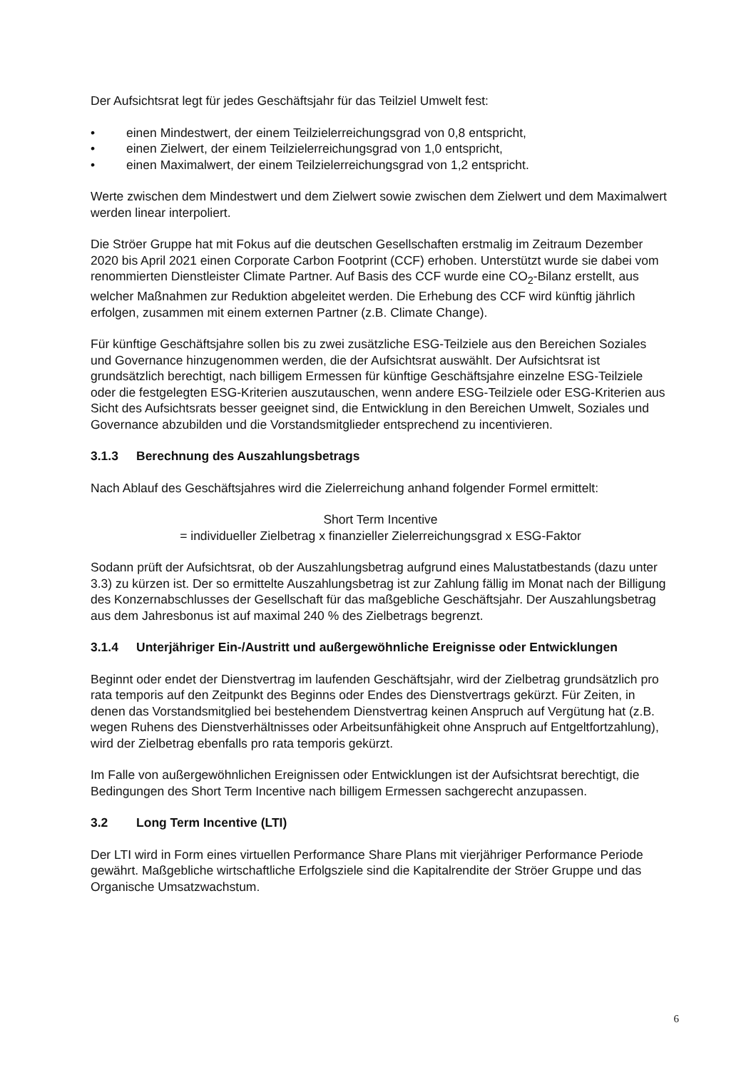Der Aufsichtsrat legt für jedes Geschäftsjahr für das Teilziel Umwelt fest:
• einen Mindestwert, der einem Teilzielerreichungsgrad von 0,8 entspricht,
• einen Zielwert, der einem Teilzielerreichungsgrad von 1,0 entspricht,
• einen Maximalwert, der einem Teilzielerreichungsgrad von 1,2 entspricht.
Werte zwischen dem Mindestwert und dem Zielwert sowie zwischen dem Zielwert und dem Maximalwert werden linear interpoliert.
Die Ströer Gruppe hat mit Fokus auf die deutschen Gesellschaften erstmalig im Zeitraum Dezember 2020 bis April 2021 einen Corporate Carbon Footprint (CCF) erhoben. Unterstützt wurde sie dabei vom renommierten Dienstleister Climate Partner. Auf Basis des CCF wurde eine CO<sub>2</sub>-Bilanz erstellt, aus welcher Maßnahmen zur Reduktion abgeleitet werden. Die Erhebung des CCF wird künftig jährlich erfolgen, zusammen mit einem externen Partner (z.B. Climate Change).
Für künftige Geschäftsjahre sollen bis zu zwei zusätzliche ESG-Teilziele aus den Bereichen Soziales und Governance hinzugenommen werden, die der Aufsichtsrat auswählt. Der Aufsichtsrat ist grundsätzlich berechtigt, nach billigem Ermessen für künftige Geschäftsjahre einzelne ESG-Teilziele oder die festgelegten ESG-Kriterien auszutauschen, wenn andere ESG-Teilziele oder ESG-Kriterien aus Sicht des Aufsichtsrats besser geeignet sind, die Entwicklung in den Bereichen Umwelt, Soziales und Governance abzubilden und die Vorstandsmitglieder entsprechend zu incentivieren.
3.1.3 Berechnung des Auszahlungsbetrags
Nach Ablauf des Geschäftsjahres wird die Zielerreichung anhand folgender Formel ermittelt:
Short Term Incentive
= individueller Zielbetrag x finanzieller Zielerreichungsgrad x ESG-Faktor
Sodann prüft der Aufsichtsrat, ob der Auszahlungsbetrag aufgrund eines Malustatbestands (dazu unter 3.3) zu kürzen ist. Der so ermittelte Auszahlungsbetrag ist zur Zahlung fällig im Monat nach der Billigung des Konzernabschlusses der Gesellschaft für das maßgebliche Geschäftsjahr. Der Auszahlungsbetrag aus dem Jahresbonus ist auf maximal 240 % des Zielbetrags begrenzt.
3.1.4 Unterjähriger Ein-/Austritt und außergewöhnliche Ereignisse oder Entwicklungen
Beginnt oder endet der Dienstvertrag im laufenden Geschäftsjahr, wird der Zielbetrag grundsätzlich pro rata temporis auf den Zeitpunkt des Beginns oder Endes des Dienstvertrags gekürzt. Für Zeiten, in denen das Vorstandsmitglied bei bestehendem Dienstvertrag keinen Anspruch auf Vergütung hat (z.B. wegen Ruhens des Dienstverhältnisses oder Arbeitsunfähigkeit ohne Anspruch auf Entgeltfortzahlung), wird der Zielbetrag ebenfalls pro rata temporis gekürzt.
Im Falle von außergewöhnlichen Ereignissen oder Entwicklungen ist der Aufsichtsrat berechtigt, die Bedingungen des Short Term Incentive nach billigem Ermessen sachgerecht anzupassen.
3.2 Long Term Incentive (LTI)
Der LTI wird in Form eines virtuellen Performance Share Plans mit vierjähriger Performance Periode gewährt. Maßgebliche wirtschaftliche Erfolgsziele sind die Kapitalrendite der Ströer Gruppe und das Organische Umsatzwachstum.
6